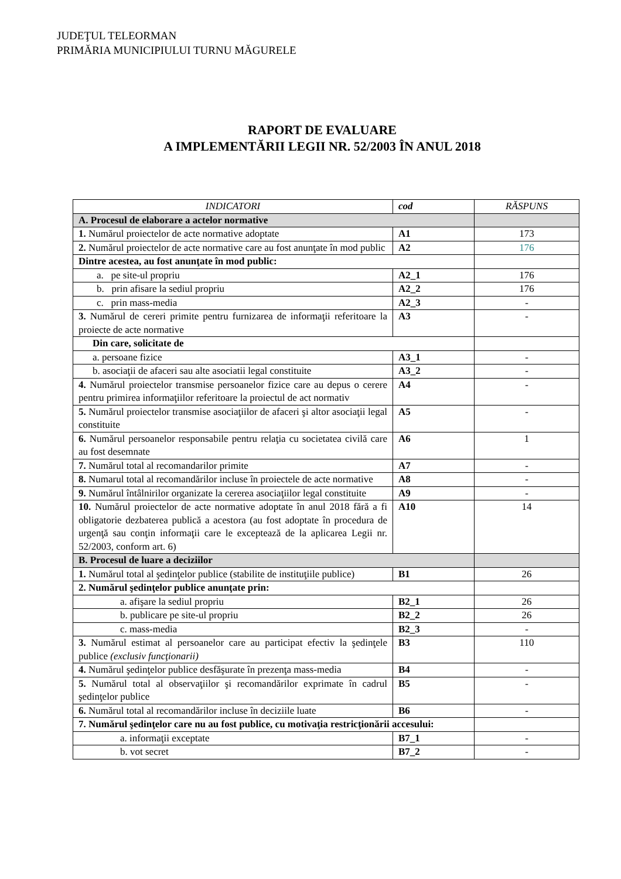JUDEŢUL TELEORMAN
PRIMĂRIA MUNICIPIULUI TURNU MĂGURELE
RAPORT DE EVALUARE
A IMPLEMENTĂRII LEGII NR. 52/2003 ÎN ANUL 2018
| INDICATORI | cod | RĂSPUNS |
| --- | --- | --- |
| A. Procesul de elaborare a actelor normative | | |
| 1. Numărul proiectelor de acte normative adoptate | A1 | 173 |
| 2. Numărul proiectelor de acte normative care au fost anunţate în mod public | A2 | 176 |
| Dintre acestea, au fost anunţate în mod public: | | |
| a. pe site-ul propriu | A2_1 | 176 |
| b. prin afisare la sediul propriu | A2_2 | 176 |
| c. prin mass-media | A2_3 | - |
| 3. Numărul de cereri primite pentru furnizarea de informaţii referitoare la proiecte de acte normative | A3 | - |
| Din care, solicitate de | | |
| a. persoane fizice | A3_1 | - |
| b. asociaţii de afaceri sau alte asociatii legal constituite | A3_2 | - |
| 4. Numărul proiectelor transmise persoanelor fizice care au depus o cerere pentru primirea informaţiilor referitoare la proiectul de act normativ | A4 | - |
| 5. Numărul proiectelor transmise asociaţiilor de afaceri şi altor asociaţii legal constituite | A5 | - |
| 6. Numărul persoanelor responsabile pentru relaţia cu societatea civilă care au fost desemnate | A6 | 1 |
| 7. Numărul total al recomandarilor primite | A7 | - |
| 8. Numarul total al recomandărilor incluse în proiectele de acte normative | A8 | - |
| 9. Numărul întâlnirilor organizate la cererea asociaţiilor legal constituite | A9 | - |
| 10. Numărul proiectelor de acte normative adoptate în anul 2018 fără a fi obligatorie dezbaterea publică a acestora (au fost adoptate în procedura de urgenţă sau conţin informaţii care le exceptează de la aplicarea Legii nr. 52/2003, conform art. 6) | A10 | 14 |
| B. Procesul de luare a deciziilor | | |
| 1. Numărul total al şedinţelor publice (stabilite de instituţiile publice) | B1 | 26 |
| 2. Numărul şedinţelor publice anunţate prin: | | |
| a. afişare la sediul propriu | B2_1 | 26 |
| b. publicare pe site-ul propriu | B2_2 | 26 |
| c. mass-media | B2_3 | - |
| 3. Numărul estimat al persoanelor care au participat efectiv la şedinţele publice (exclusiv funcţionarii) | B3 | 110 |
| 4. Numărul şedinţelor publice desfăşurate în prezenţa mass-media | B4 | - |
| 5. Numărul total al observaţiilor şi recomandărilor exprimate în cadrul şedinţelor publice | B5 | - |
| 6. Numărul total al recomandărilor incluse în deciziile luate | B6 | - |
| 7. Numărul şedinţelor care nu au fost publice, cu motivaţia restricţionării accesului: | | |
| a. informaţii exceptate | B7_1 | - |
| b. vot secret | B7_2 | - |